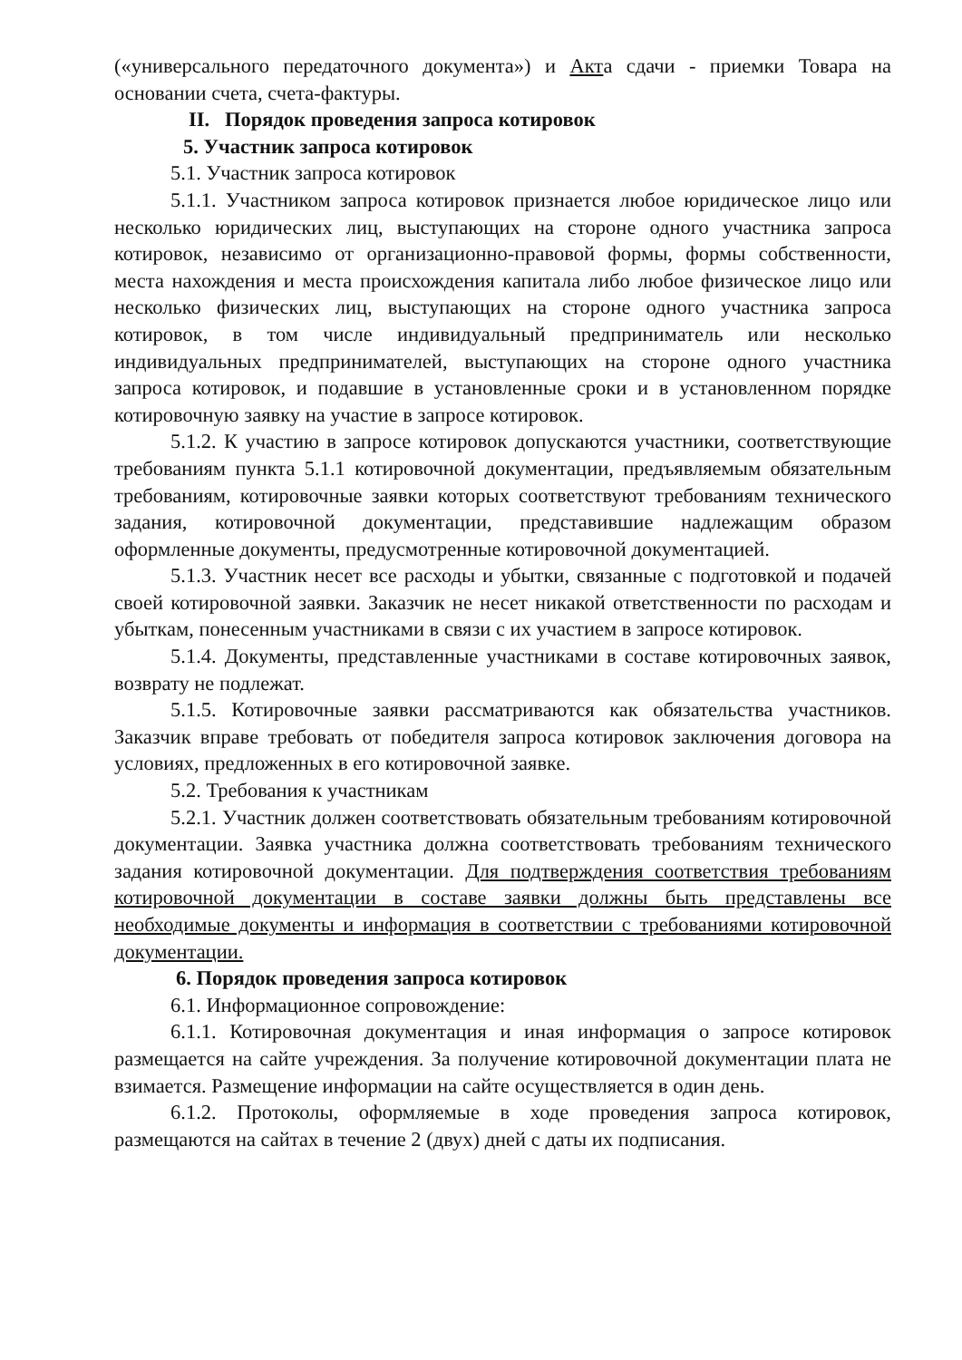(«универсального передаточного документа») и Акта сдачи - приемки Товара на основании счета, счета-фактуры.
II. Порядок проведения запроса котировок
5. Участник запроса котировок
5.1. Участник запроса котировок
5.1.1. Участником запроса котировок признается любое юридическое лицо или несколько юридических лиц, выступающих на стороне одного участника запроса котировок, независимо от организационно-правовой формы, формы собственности, места нахождения и места происхождения капитала либо любое физическое лицо или несколько физических лиц, выступающих на стороне одного участника запроса котировок, в том числе индивидуальный предприниматель или несколько индивидуальных предпринимателей, выступающих на стороне одного участника запроса котировок, и подавшие в установленные сроки и в установленном порядке котировочную заявку на участие в запросе котировок.
5.1.2. К участию в запросе котировок допускаются участники, соответствующие требованиям пункта 5.1.1 котировочной документации, предъявляемым обязательным требованиям, котировочные заявки которых соответствуют требованиям технического задания, котировочной документации, представившие надлежащим образом оформленные документы, предусмотренные котировочной документацией.
5.1.3. Участник несет все расходы и убытки, связанные с подготовкой и подачей своей котировочной заявки. Заказчик не несет никакой ответственности по расходам и убыткам, понесенным участниками в связи с их участием в запросе котировок.
5.1.4. Документы, представленные участниками в составе котировочных заявок, возврату не подлежат.
5.1.5. Котировочные заявки рассматриваются как обязательства участников. Заказчик вправе требовать от победителя запроса котировок заключения договора на условиях, предложенных в его котировочной заявке.
5.2. Требования к участникам
5.2.1. Участник должен соответствовать обязательным требованиям котировочной документации. Заявка участника должна соответствовать требованиям технического задания котировочной документации. Для подтверждения соответствия требованиям котировочной документации в составе заявки должны быть представлены все необходимые документы и информация в соответствии с требованиями котировочной документации.
6. Порядок проведения запроса котировок
6.1. Информационное сопровождение:
6.1.1. Котировочная документация и иная информация о запросе котировок размещается на сайте учреждения. За получение котировочной документации плата не взимается. Размещение информации на сайте осуществляется в один день.
6.1.2. Протоколы, оформляемые в ходе проведения запроса котировок, размещаются на сайтах в течение 2 (двух) дней с даты их подписания.